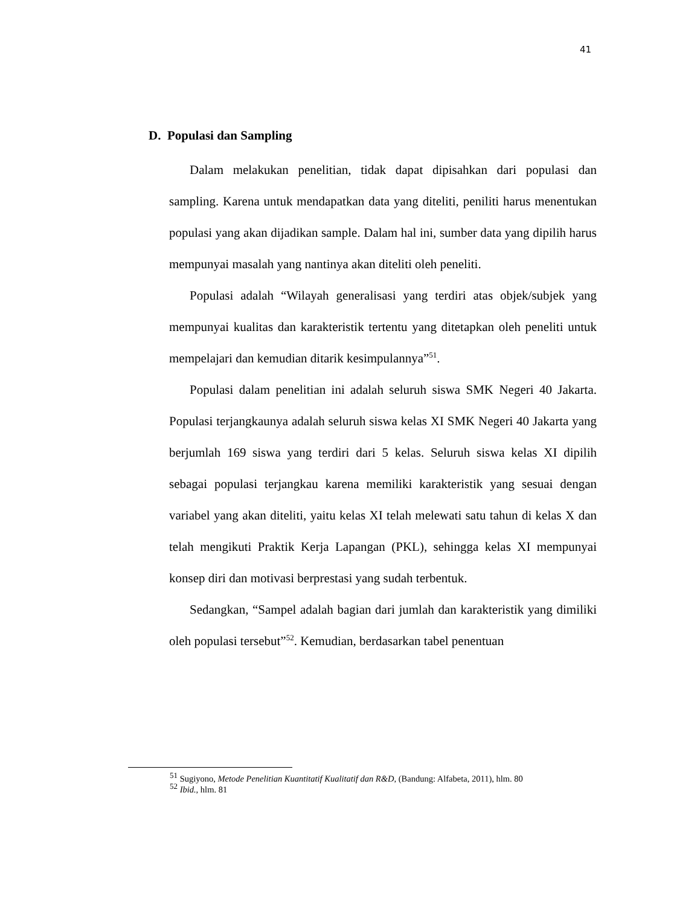41
D. Populasi dan Sampling
Dalam melakukan penelitian, tidak dapat dipisahkan dari populasi dan sampling. Karena untuk mendapatkan data yang diteliti, peniliti harus menentukan populasi yang akan dijadikan sample. Dalam hal ini, sumber data yang dipilih harus mempunyai masalah yang nantinya akan diteliti oleh peneliti.
Populasi adalah “Wilayah generalisasi yang terdiri atas objek/subjek yang mempunyai kualitas dan karakteristik tertentu yang ditetapkan oleh peneliti untuk mempelajari dan kemudian ditarik kesimpulannya”<sup>51</sup>.
Populasi dalam penelitian ini adalah seluruh siswa SMK Negeri 40 Jakarta. Populasi terjangkaunya adalah seluruh siswa kelas XI SMK Negeri 40 Jakarta yang berjumlah 169 siswa yang terdiri dari 5 kelas. Seluruh siswa kelas XI dipilih sebagai populasi terjangkau karena memiliki karakteristik yang sesuai dengan variabel yang akan diteliti, yaitu kelas XI telah melewati satu tahun di kelas X dan telah mengikuti Praktik Kerja Lapangan (PKL), sehingga kelas XI mempunyai konsep diri dan motivasi berprestasi yang sudah terbentuk.
Sedangkan, “Sampel adalah bagian dari jumlah dan karakteristik yang dimiliki oleh populasi tersebut”<sup>52</sup>. Kemudian, berdasarkan tabel penentuan
<sup>51</sup> Sugiyono, Metode Penelitian Kuantitatif Kualitatif dan R&D, (Bandung: Alfabeta, 2011), hlm. 80
<sup>52</sup> Ibid., hlm. 81